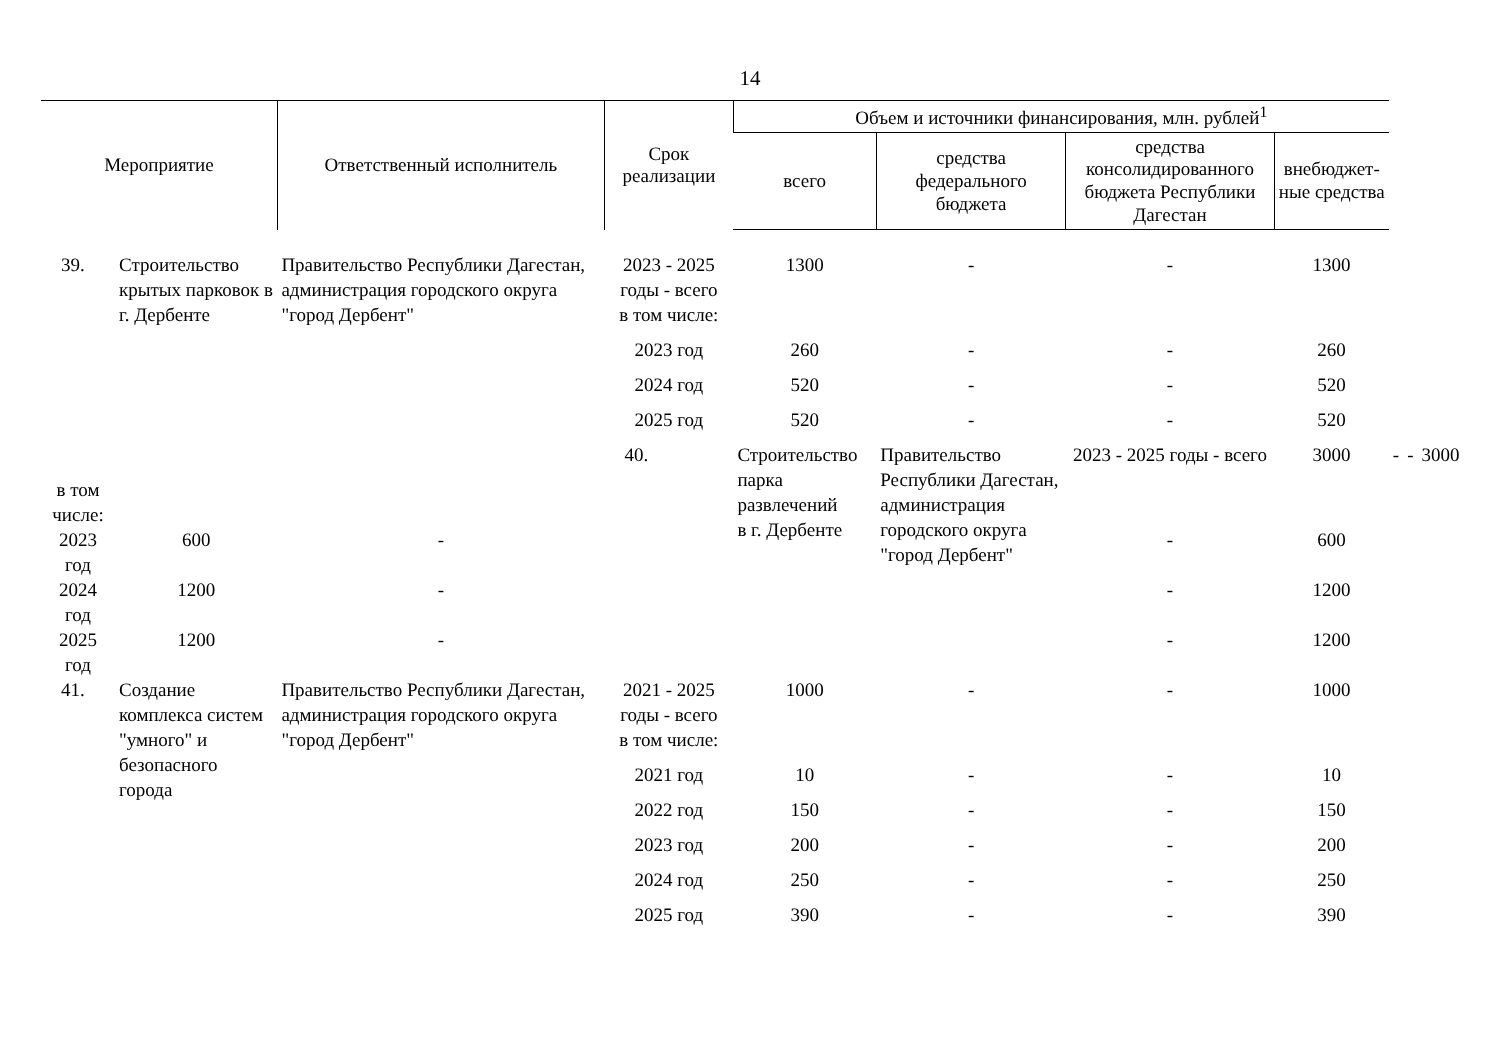14
| Мероприятие | | Ответственный исполнитель | Срок реализации | Объем и источники финансирования, млн. рублей<sup>1</sup> | | | | | | |
| --- | --- | --- | --- | --- | --- | --- | --- | --- | --- | --- |
| | | | | всего | средства федерального бюджета | средства консолидированного бюджета Республики Дагестан | внебюджет-ные средства | | | |
| 39. | Строительство крытых парковок в г. Дербенте | Правительство Республики Дагестан, администрация городского округа "город Дербент" | 2023 - 2025 годы - всего | 1300 | - | - | 1300 | | | |
| | | | в том числе: | | | | | | | |
| | | | 2023 год | 260 | - | - | 260 | | | |
| | | | 2024 год | 520 | - | - | 520 | | | |
| | | | 2025 год | 520 | - | - | 520 | | | |
| | | | 40. | Строительство парка развлечений в г. Дербенте | Правительство Республики Дагестан, администрация городского округа "город Дербент" | 2023 - 2025 годы - всего | 3000 | - | - | 3000 |
| в том числе: | | | | | | | | | | |
| 2023 год | 600 | - | | | | - | 600 | | | |
| 2024 год | 1200 | - | | | | - | 1200 | | | |
| 2025 год | 1200 | - | | | | - | 1200 | | | |
| 41. | Создание комплекса систем "умного" и безопасного города | Правительство Республики Дагестан, администрация городского округа "город Дербент" | 2021 - 2025 годы - всего | 1000 | - | - | 1000 | | | |
| | | | в том числе: | | | | | | | |
| | | | 2021 год | 10 | - | - | 10 | | | |
| | | | 2022 год | 150 | - | - | 150 | | | |
| | | | 2023 год | 200 | - | - | 200 | | | |
| | | | 2024 год | 250 | - | - | 250 | | | |
| | | | 2025 год | 390 | - | - | 390 | | | |